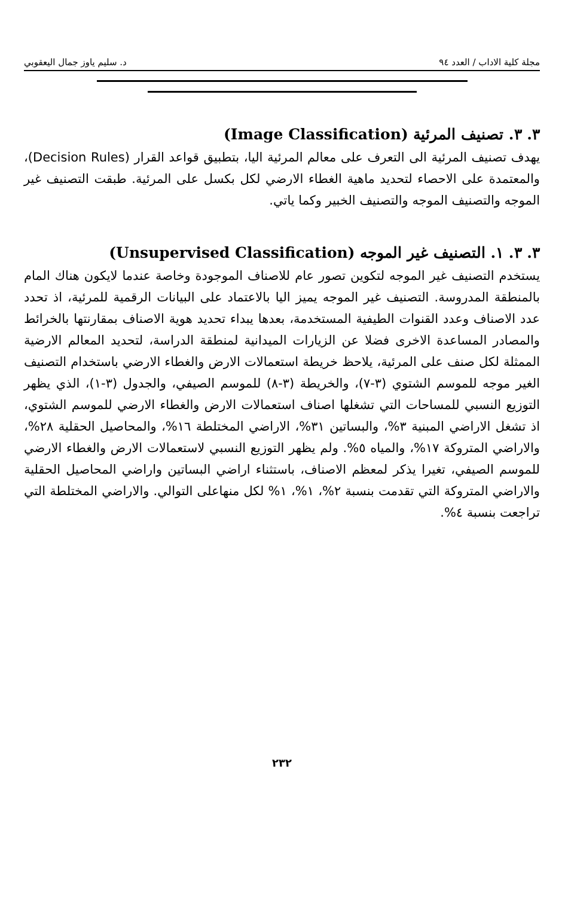مجلة كلية الاداب / العدد ٩٤ د. سليم ياوز جمال اليعقوبي
٣. ٣. تصنيف المرئية (Image Classification)
يهدف تصنيف المرئية الى التعرف على معالم المرئية اليا، بتطبيق قواعد القرار (Decision Rules)، والمعتمدة على الاحصاء لتحديد ماهية الغطاء الارضي لكل بكسل على المرئية. طبقت التصنيف غير الموجه والتصنيف الموجه والتصنيف الخبير وكما ياتي.
٣. ٣. ١. التصنيف غير الموجه (Unsupervised Classification)
يستخدم التصنيف غير الموجه لتكوين تصور عام للاصناف الموجودة وخاصة عندما لايكون هناك المام بالمنطقة المدروسة. التصنيف غير الموجه يميز اليا بالاعتماد على البيانات الرقمية للمرئية، اذ تحدد عدد الاصناف وعدد القنوات الطيفية المستخدمة، بعدها يبداء تحديد هوية الاصناف بمقارنتها بالخرائط والمصادر المساعدة الاخرى فضلا عن الزيارات الميدانية لمنطقة الدراسة، لتحديد المعالم الارضية الممثلة لكل صنف على المرئية، يلاحظ خريطة استعمالات الارض والغطاء الارضي باستخدام التصنيف الغير موجه للموسم الشتوي (٣-٧)، والخريطة (٣-٨) للموسم الصيفي، والجدول (٣-١)، الذي يظهر التوزيع النسبي للمساحات التي تشغلها اصناف استعمالات الارض والغطاء الارضي للموسم الشتوي، اذ تشغل الاراضي المبنية ٣%، والبساتين ٣١%، الاراضي المختلطة ١٦%، والمحاصيل الحقلية ٢٨%، والاراضي المتروكة ١٧%، والمياه ٥%. ولم يظهر التوزيع النسبي لاستعمالات الارض والغطاء الارضي للموسم الصيفي، تغيرا يذكر لمعظم الاصناف، باستثناء اراضي البساتين واراضي المحاصيل الحقلية والاراضي المتروكة التي تقدمت بنسبة ٢%، ١%، ١% لكل منهاعلى التوالي. والاراضي المختلطة التي تراجعت بنسبة ٤%.
٢٣٢